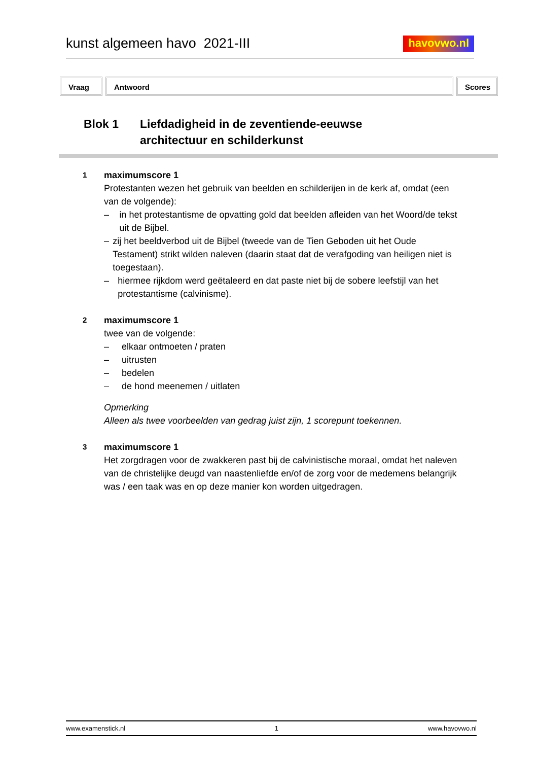kunst algemeen havo 2021-III
havovwo.nl
Vraag Antwoord Scores
Blok 1 Liefdadigheid in de zeventiende-eeuwse
architectuur en schilderkunst
1
maximumscore 1
Protestanten wezen het gebruik van beelden en schilderijen in de kerk af, omdat (een van de volgende):
– in het protestantisme de opvatting gold dat beelden afleiden van het Woord/de tekst uit de Bijbel.
– zij het beeldverbod uit de Bijbel (tweede van de Tien Geboden uit het Oude Testament) strikt wilden naleven (daarin staat dat de verafgoding van heiligen niet is toegestaan).
– hiermee rijkdom werd geëtaleerd en dat paste niet bij de sobere leefstijl van het protestantisme (calvinisme).
2
maximumscore 1
twee van de volgende:
– elkaar ontmoeten / praten
– uitrusten
– bedelen
– de hond meenemen / uitlaten
Opmerking
Alleen als twee voorbeelden van gedrag juist zijn, 1 scorepunt toekennen.
3
maximumscore 1
Het zorgdragen voor de zwakkeren past bij de calvinistische moraal, omdat het naleven van de christelijke deugd van naastenliefde en/of de zorg voor de medemens belangrijk was / een taak was en op deze manier kon worden uitgedragen.
www.examenstick.nl 1 www.havovwo.nl